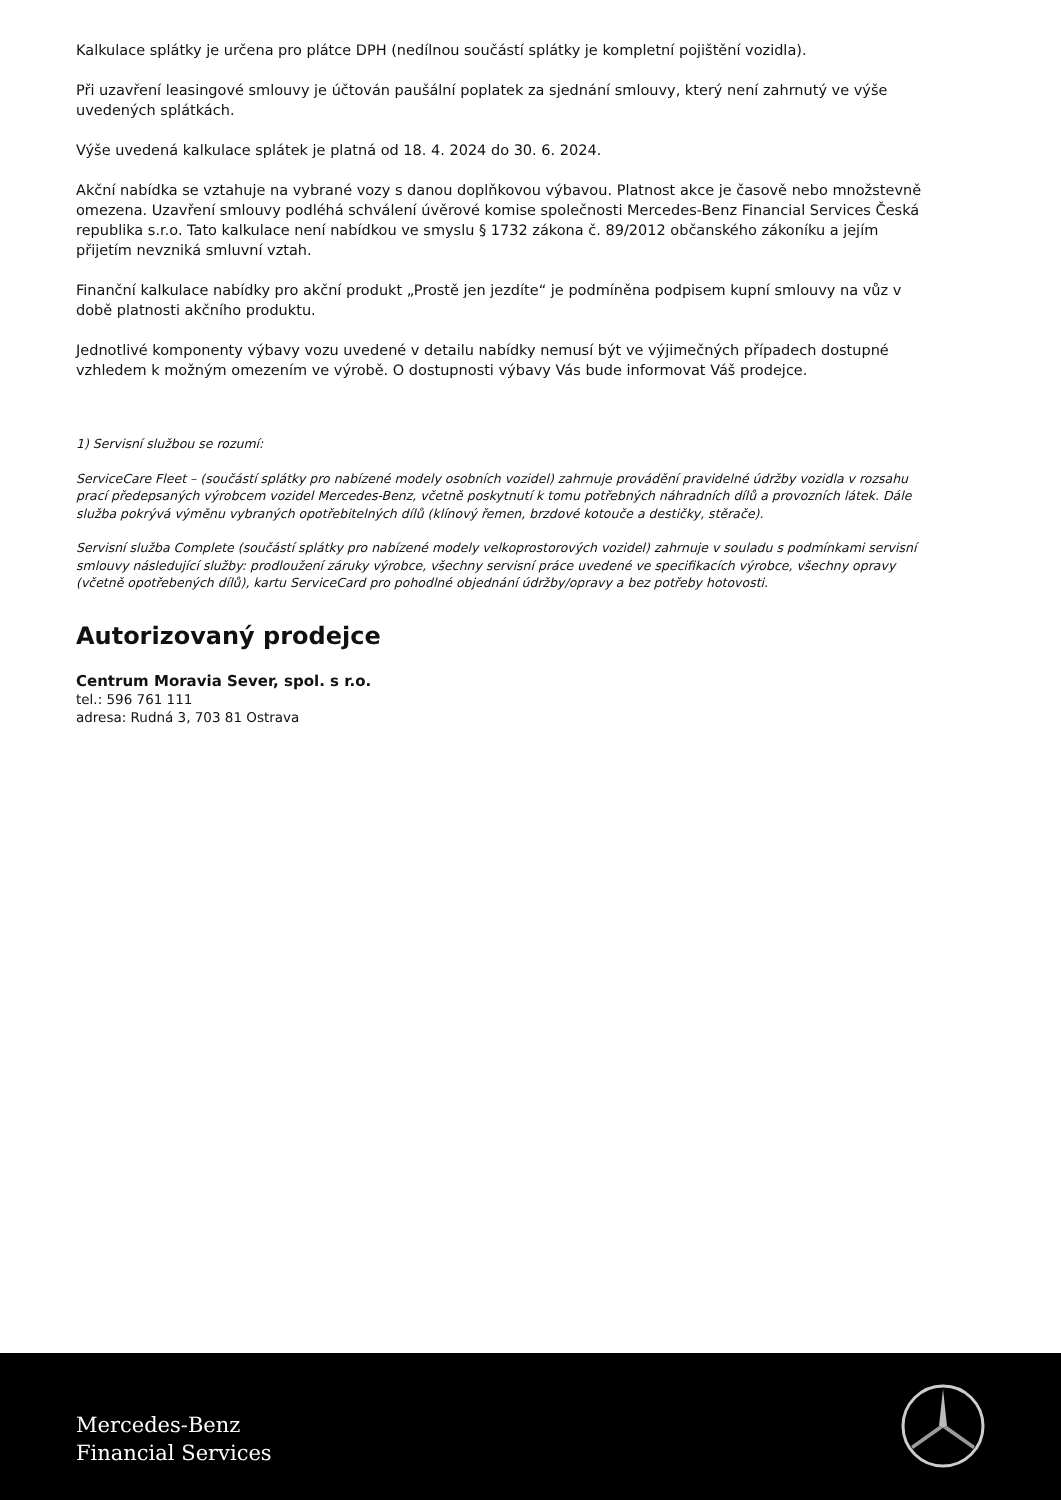Kalkulace splátky je určena pro plátce DPH (nedílnou součástí splátky je kompletní pojištění vozidla).
Při uzavření leasingové smlouvy je účtován paušální poplatek za sjednání smlouvy, který není zahrnutý ve výše uvedených splátkách.
Výše uvedená kalkulace splátek je platná od 18. 4. 2024 do 30. 6. 2024.
Akční nabídka se vztahuje na vybrané vozy s danou doplňkovou výbavou. Platnost akce je časově nebo množstevně omezena. Uzavření smlouvy podléhá schválení úvěrové komise společnosti Mercedes-Benz Financial Services Česká republika s.r.o. Tato kalkulace není nabídkou ve smyslu § 1732 zákona č. 89/2012 občanského zákoníku a jejím přijetím nevzniká smluvní vztah.
Finanční kalkulace nabídky pro akční produkt „Prostě jen jezdíte“ je podmíněna podpisem kupní smlouvy na vůz v době platnosti akčního produktu.
Jednotlivé komponenty výbavy vozu uvedené v detailu nabídky nemusí být ve výjimečných případech dostupné vzhledem k možným omezením ve výrobě. O dostupnosti výbavy Vás bude informovat Váš prodejce.
1) Servisní službou se rozumí:
ServiceCare Fleet – (součástí splátky pro nabízené modely osobních vozidel) zahrnuje provádění pravidelné údržby vozidla v rozsahu prací předepsaných výrobcem vozidel Mercedes-Benz, včetně poskytnutí k tomu potřebných náhradních dílů a provozních látek. Dále služba pokrývá výměnu vybraných opotřebitelných dílů (klínový řemen, brzdové kotouče a destičky, stěrače).
Servisní služba Complete (součástí splátky pro nabízené modely velkoprostorových vozidel) zahrnuje v souladu s podmínkami servisní smlouvy následující služby: prodloužení záruky výrobce, všechny servisní práce uvedené ve specifikacích výrobce, všechny opravy (včetně opotřebených dílů), kartu ServiceCard pro pohodlné objednání údržby/opravy a bez potřeby hotovosti.
Autorizovaný prodejce
Centrum Moravia Sever, spol. s r.o.
tel.: 596 761 111
adresa: Rudná 3, 703 81 Ostrava
Mercedes-Benz
Financial Services